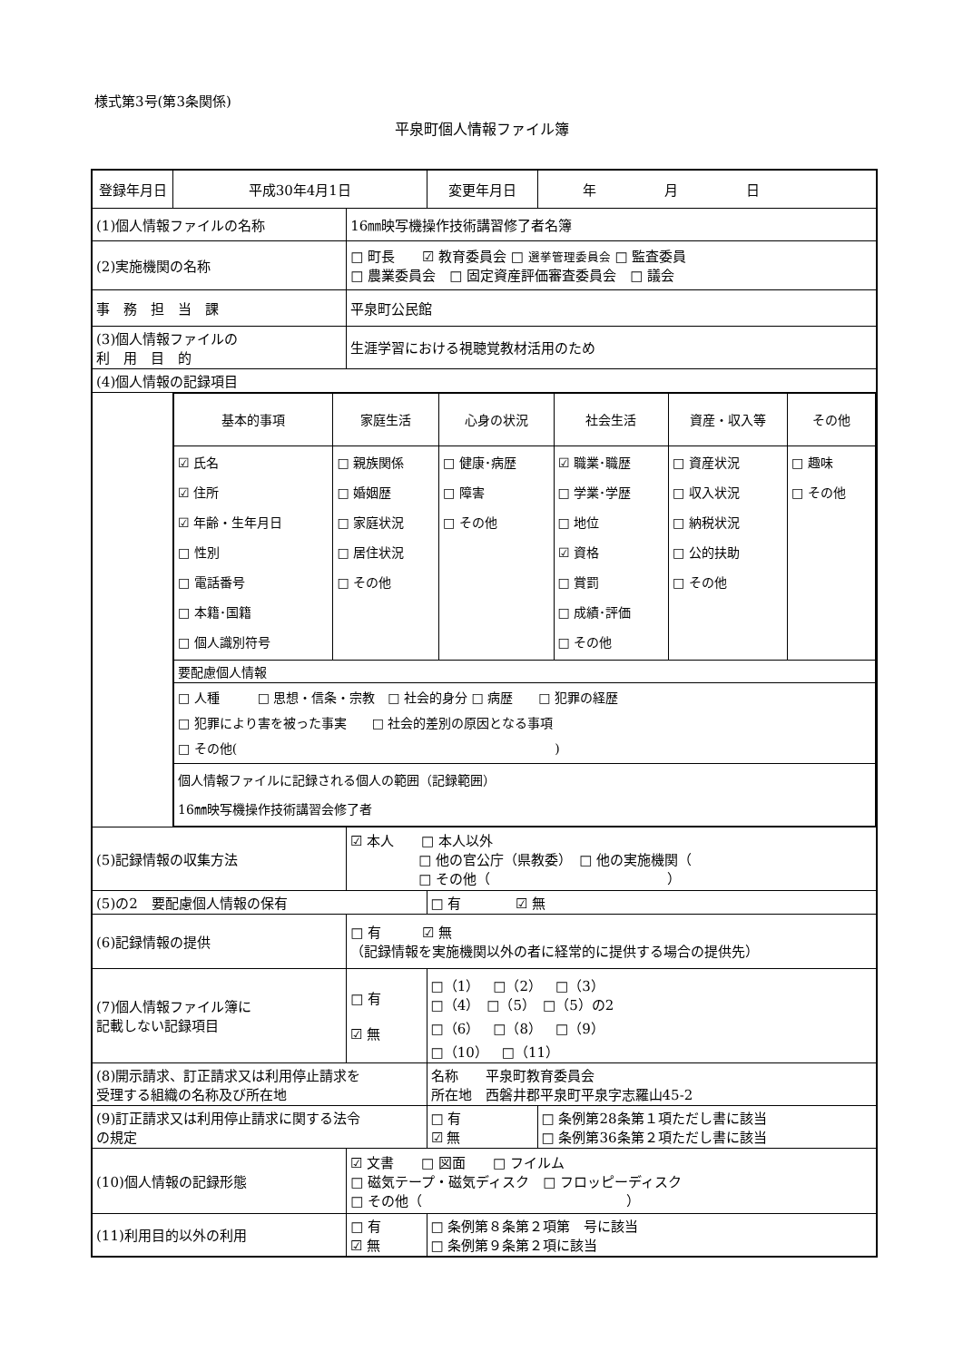様式第3号(第3条関係)
平泉町個人情報ファイル簿
| 登録年月日 | 平成30年4月1日 | | 変更年月日 | | 年 月 日 |
| (1)個人情報ファイルの名称 | | 16㎜映写機操作技術講習修了者名簿 | | | |
| (2)実施機関の名称 | | □ 町長 ☑ 教育委員会 □ 選挙管理委員会 □ 監査委員 □ 農業委員会 □ 固定資産評価審査委員会 □ 議会 | | | |
| 事 務 担 当 課 | | 平泉町公民館 | | | |
| (3)個人情報ファイルの 利 用 目 的 | | 生涯学習における視聴覚教材活用のため | | | |
| (4)個人情報の記録項目 | | | | | |
| | / 基本的事項 / 家庭生活 / 心身の状況 / 社会生活 / 資産・収入等 / その他 / / ☑ 氏名 ☑ 住所 ☑ 年齢・生年月日 □ 性別 □ 電話番号 □ 本籍･国籍 □ 個人識別符号 / □ 親族関係 □ 婚姻歴 □ 家庭状況 □ 居住状況 □ その他 / □ 健康･病歴 □ 障害 □ その他 / ☑ 職業･職歴 □ 学業･学歴 □ 地位 ☑ 資格 □ 賞罰 □ 成績･評価 □ その他 / □ 資産状況 □ 収入状況 □ 納税状況 □ 公的扶助 □ その他 / □ 趣味 □ その他 / / 要配慮個人情報 / / / / / / / □ 人種 □ 思想・信条・宗教 □ 社会的身分 □ 病歴 □ 犯罪の経歴 □ 犯罪により害を被った事実 □ 社会的差別の原因となる事項 □ その他( ) / / / / / / / 個人情報ファイルに記録される個人の範囲（記録範囲） 16㎜映写機操作技術講習会修了者 / / / / / / | | | | |
| (5)記録情報の収集方法 | | ☑ 本人 □ 本人以外 □ 他の官公庁（県教委） □ 他の実施機関（ □ その他（ ） | | | |
| (5)の2 要配慮個人情報の保有 | | | □ 有 ☑ 無 | | |
| (6)記録情報の提供 | | □ 有 ☑ 無 （記録情報を実施機関以外の者に経常的に提供する場合の提供先） | | | |
| (7)個人情報ファイル簿に 記載しない記録項目 | | □ 有 ☑ 無 | □（1） □（2） □（3） □（4） □（5） □（5）の2 □（6） □（8） □（9） □（10） □（11） | | |
| (8)開示請求、訂正請求又は利用停止請求を 受理する組織の名称及び所在地 | | | 名称 平泉町教育委員会 所在地 西磐井郡平泉町平泉字志羅山45-2 | | |
| (9)訂正請求又は利用停止請求に関する法令 の規定 | | | □ 有 ☑ 無 | □ 条例第28条第１項ただし書に該当 □ 条例第36条第２項ただし書に該当 | |
| (10)個人情報の記録形態 | | ☑ 文書 □ 図面 □ フイルム □ 磁気テープ・磁気ディスク □ フロッピーディスク □ その他（ ） | | | |
| (11)利用目的以外の利用 | | □ 有 ☑ 無 | □ 条例第８条第２項第 号に該当 □ 条例第９条第２項に該当 | | |